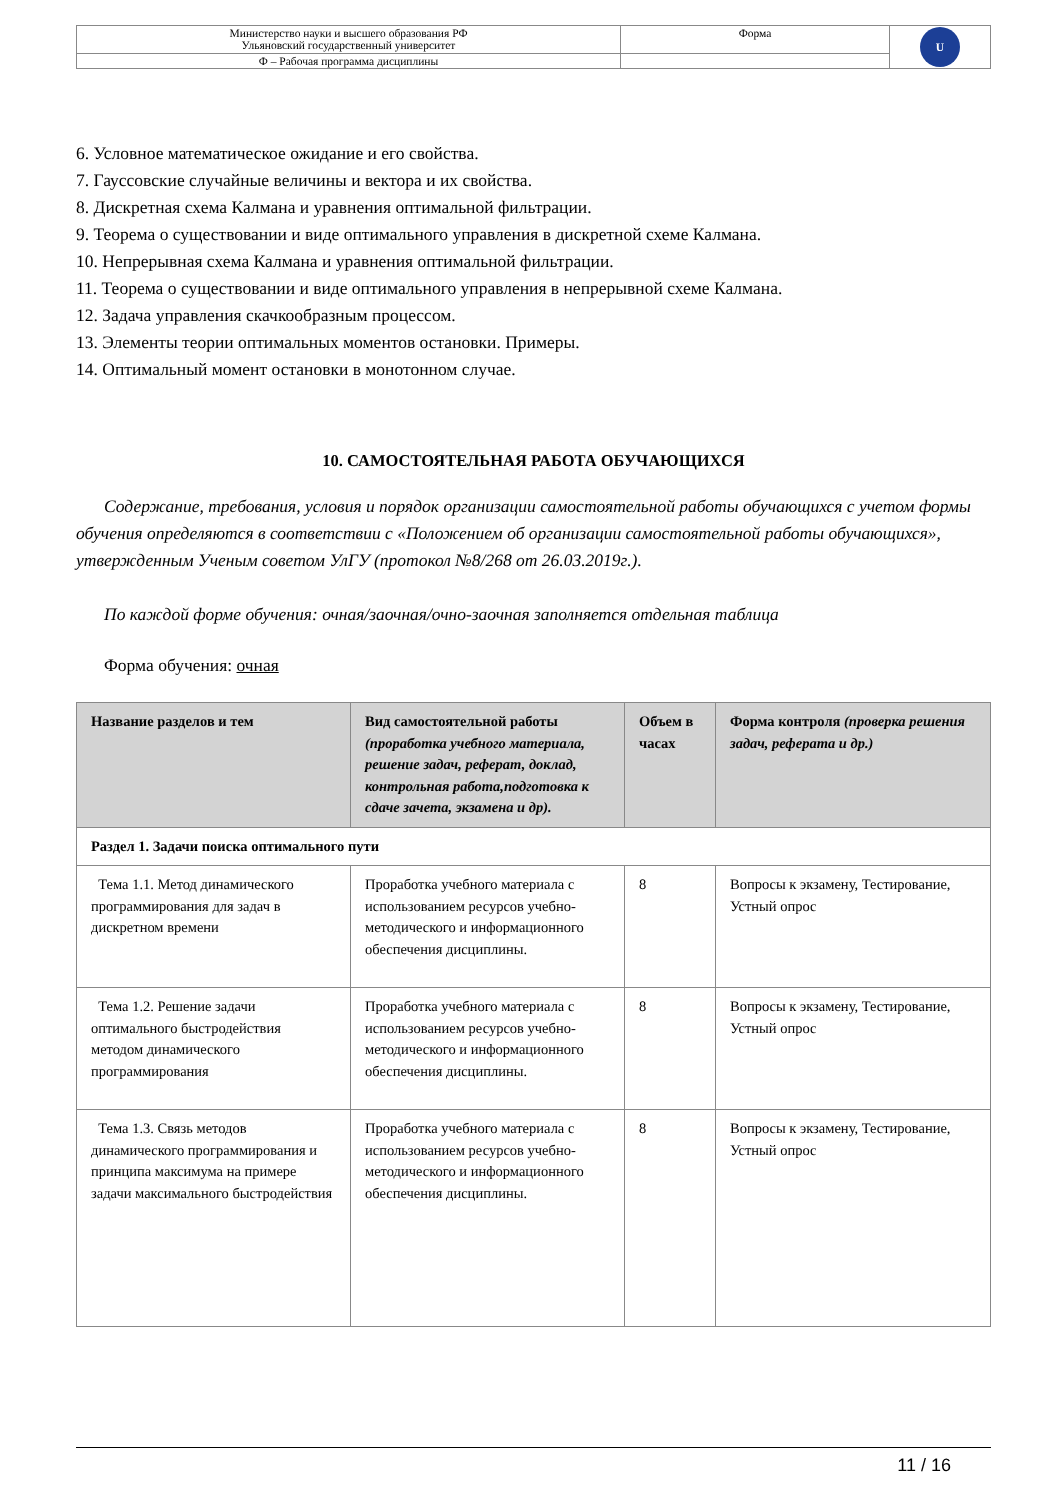| Министерство науки и высшего образования РФ Ульяновский государственный университет | Форма | U |
| Ф – Рабочая программа дисциплины | | |
6. Условное математическое ожидание и его свойства.
7. Гауссовские случайные величины и вектора и их свойства.
8. Дискретная схема Калмана и уравнения оптимальной фильтрации.
9. Теорема о существовании и виде оптимального управления в дискретной схеме Калмана.
10. Непрерывная схема Калмана и уравнения оптимальной фильтрации.
11. Теорема о существовании и виде оптимального управления в непрерывной схеме Калмана.
12. Задача управления скачкообразным процессом.
13. Элементы теории оптимальных моментов остановки. Примеры.
14. Оптимальный момент остановки в монотонном случае.
10. САМОСТОЯТЕЛЬНАЯ РАБОТА ОБУЧАЮЩИХСЯ
Содержание, требования, условия и порядок организации самостоятельной работы обучающихся с учетом формы обучения определяются в соответствии с «Положением об организации самостоятельной работы обучающихся», утвержденным Ученым советом УлГУ (протокол №8/268 от 26.03.2019г.).
По каждой форме обучения: очная/заочная/очно-заочная заполняется отдельная таблица
Форма обучения: очная
| Название разделов и тем | Вид самостоятельной работы (проработка учебного материала, решение задач, реферат, доклад, контрольная работа,подготовка к сдаче зачета, экзамена и др). | Объем в часах | Форма контроля (проверка решения задач, реферата и др.) |
| --- | --- | --- | --- |
| Раздел 1. Задачи поиска оптимального пути | | | |
| Тема 1.1. Метод динамического программирования для задач в дискретном времени | Проработка учебного материала с использованием ресурсов учебно-методического и информационного обеспечения дисциплины. | 8 | Вопросы к экзамену, Тестирование, Устный опрос |
| Тема 1.2. Решение задачи оптимального быстродействия методом динамического программирования | Проработка учебного материала с использованием ресурсов учебно-методического и информационного обеспечения дисциплины. | 8 | Вопросы к экзамену, Тестирование, Устный опрос |
| Тема 1.3. Связь методов динамического программирования и принципа максимума на примере задачи максимального быстродействия | Проработка учебного материала с использованием ресурсов учебно-методического и информационного обеспечения дисциплины. | 8 | Вопросы к экзамену, Тестирование, Устный опрос |
11 / 16